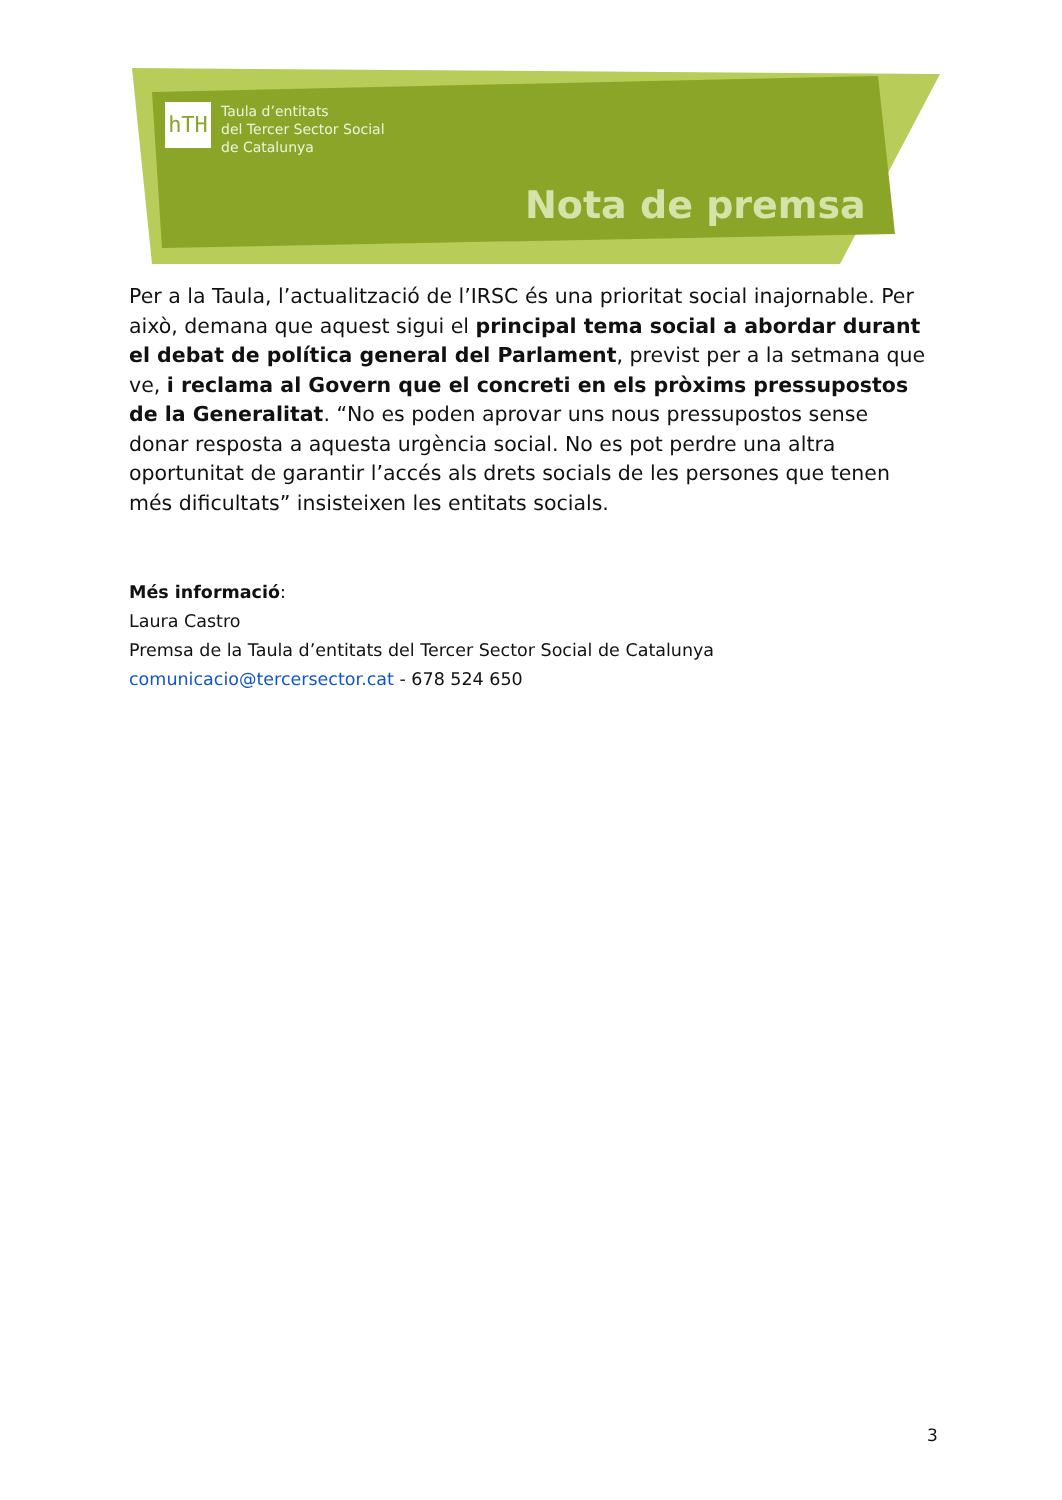hTH
Taula d’entitats
del Tercer Sector Social
de Catalunya
Nota de premsa
Per a la Taula, l’actualització de l’IRSC és una prioritat social inajornable. Per això, demana que aquest sigui el principal tema social a abordar durant el debat de política general del Parlament, previst per a la setmana que ve, i reclama al Govern que el concreti en els pròxims pressupostos de la Generalitat. “No es poden aprovar uns nous pressupostos sense donar resposta a aquesta urgència social. No es pot perdre una altra oportunitat de garantir l’accés als drets socials de les persones que tenen més dificultats” insisteixen les entitats socials.
Més informació:
Laura Castro
Premsa de la Taula d’entitats del Tercer Sector Social de Catalunya
comunicacio@tercersector.cat - 678 524 650
3